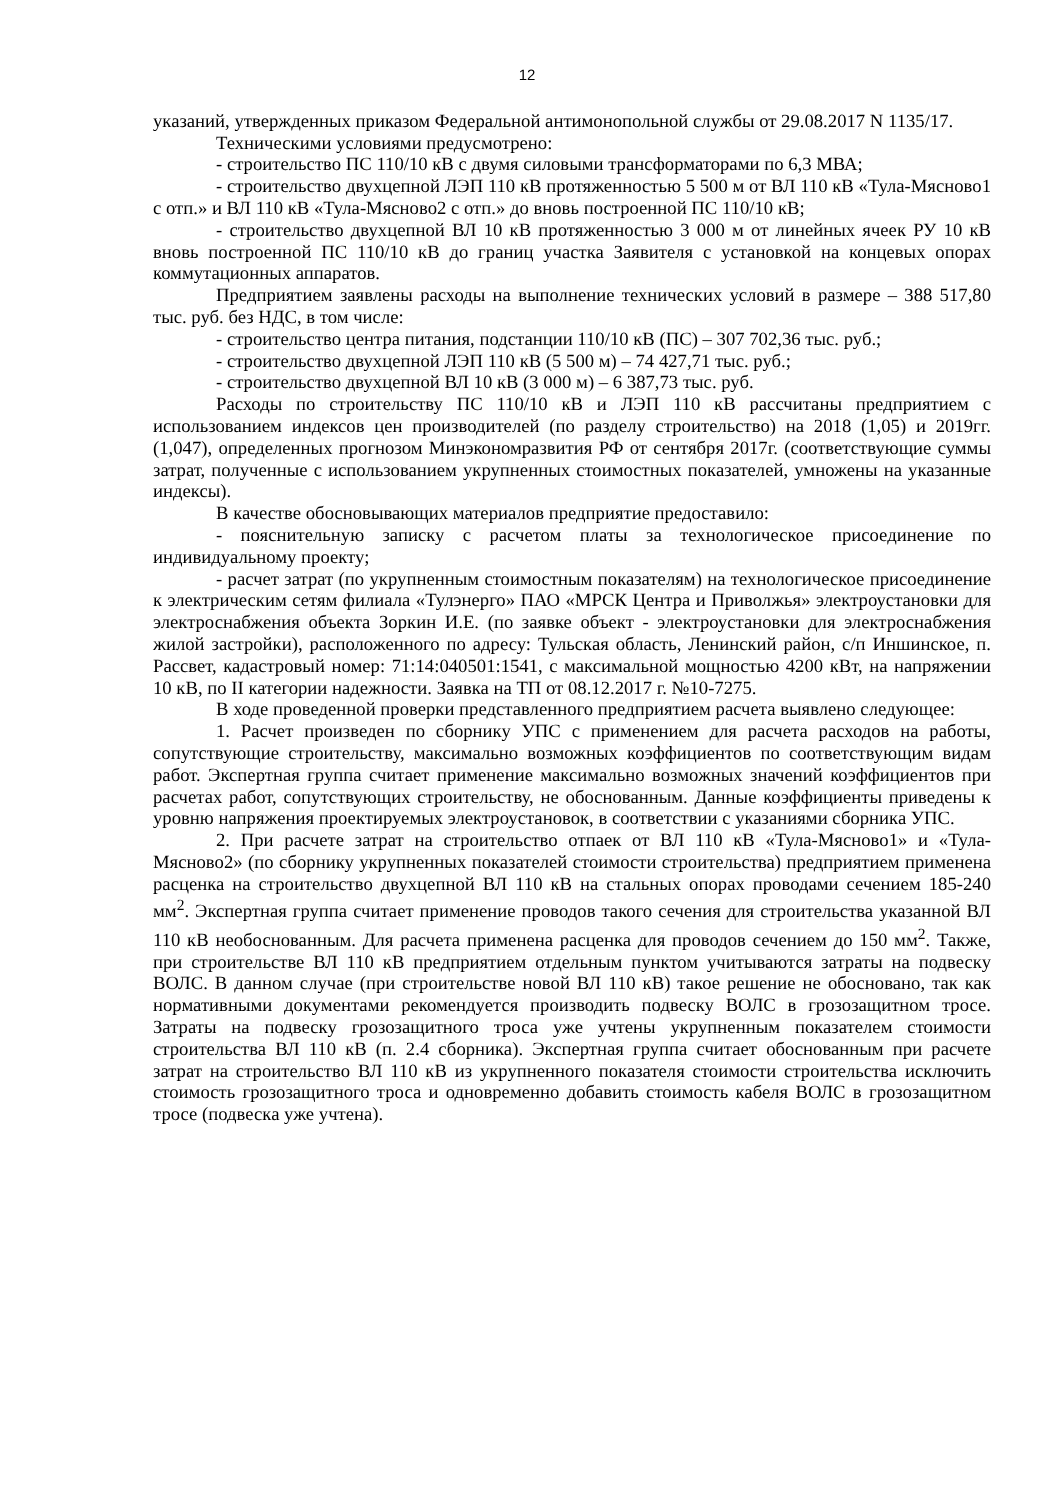12
указаний, утвержденных приказом Федеральной антимонопольной службы от 29.08.2017 N 1135/17.
Техническими условиями предусмотрено:
- строительство ПС 110/10 кВ с двумя силовыми трансформаторами по 6,3 МВА;
- строительство двухцепной ЛЭП 110 кВ протяженностью 5 500 м от ВЛ 110 кВ «Тула-Мясново1 с отп.» и ВЛ 110 кВ «Тула-Мясново2 с отп.» до вновь построенной ПС 110/10 кВ;
- строительство двухцепной ВЛ 10 кВ протяженностью 3 000 м от линейных ячеек РУ 10 кВ вновь построенной ПС 110/10 кВ до границ участка Заявителя с установкой на концевых опорах коммутационных аппаратов.
Предприятием заявлены расходы на выполнение технических условий в размере – 388 517,80 тыс. руб. без НДС, в том числе:
- строительство центра питания, подстанции 110/10 кВ (ПС) – 307 702,36 тыс. руб.;
- строительство двухцепной ЛЭП 110 кВ (5 500 м) – 74 427,71 тыс. руб.;
- строительство двухцепной ВЛ 10 кВ (3 000 м) – 6 387,73 тыс. руб.
Расходы по строительству ПС 110/10 кВ и ЛЭП 110 кВ рассчитаны предприятием с использованием индексов цен производителей (по разделу строительство) на 2018 (1,05) и 2019гг. (1,047), определенных прогнозом Минэкономразвития РФ от сентября 2017г. (соответствующие суммы затрат, полученные с использованием укрупненных стоимостных показателей, умножены на указанные индексы).
В качестве обосновывающих материалов предприятие предоставило:
- пояснительную записку с расчетом платы за технологическое присоединение по индивидуальному проекту;
- расчет затрат (по укрупненным стоимостным показателям) на технологическое присоединение к электрическим сетям филиала «Тулэнерго» ПАО «МРСК Центра и Приволжья» электроустановки для электроснабжения объекта Зоркин И.Е. (по заявке объект - электроустановки для электроснабжения жилой застройки), расположенного по адресу: Тульская область, Ленинский район, с/п Иншинское, п. Рассвет, кадастровый номер: 71:14:040501:1541, с максимальной мощностью 4200 кВт, на напряжении 10 кВ, по II категории надежности. Заявка на ТП от 08.12.2017 г. №10-7275.
В ходе проведенной проверки представленного предприятием расчета выявлено следующее:
1. Расчет произведен по сборнику УПС с применением для расчета расходов на работы, сопутствующие строительству, максимально возможных коэффициентов по соответствующим видам работ. Экспертная группа считает применение максимально возможных значений коэффициентов при расчетах работ, сопутствующих строительству, не обоснованным. Данные коэффициенты приведены к уровню напряжения проектируемых электроустановок, в соответствии с указаниями сборника УПС.
2. При расчете затрат на строительство отпаек от ВЛ 110 кВ «Тула-Мясново1» и «Тула-Мясново2» (по сборнику укрупненных показателей стоимости строительства) предприятием применена расценка на строительство двухцепной ВЛ 110 кВ на стальных опорах проводами сечением 185-240 мм<sup>2</sup>. Экспертная группа считает применение проводов такого сечения для строительства указанной ВЛ 110 кВ необоснованным. Для расчета применена расценка для проводов сечением до 150 мм<sup>2</sup>. Также, при строительстве ВЛ 110 кВ предприятием отдельным пунктом учитываются затраты на подвеску ВОЛС. В данном случае (при строительстве новой ВЛ 110 кВ) такое решение не обосновано, так как нормативными документами рекомендуется производить подвеску ВОЛС в грозозащитном тросе. Затраты на подвеску грозозащитного троса уже учтены укрупненным показателем стоимости строительства ВЛ 110 кВ (п. 2.4 сборника). Экспертная группа считает обоснованным при расчете затрат на строительство ВЛ 110 кВ из укрупненного показателя стоимости строительства исключить стоимость грозозащитного троса и одновременно добавить стоимость кабеля ВОЛС в грозозащитном тросе (подвеска уже учтена).